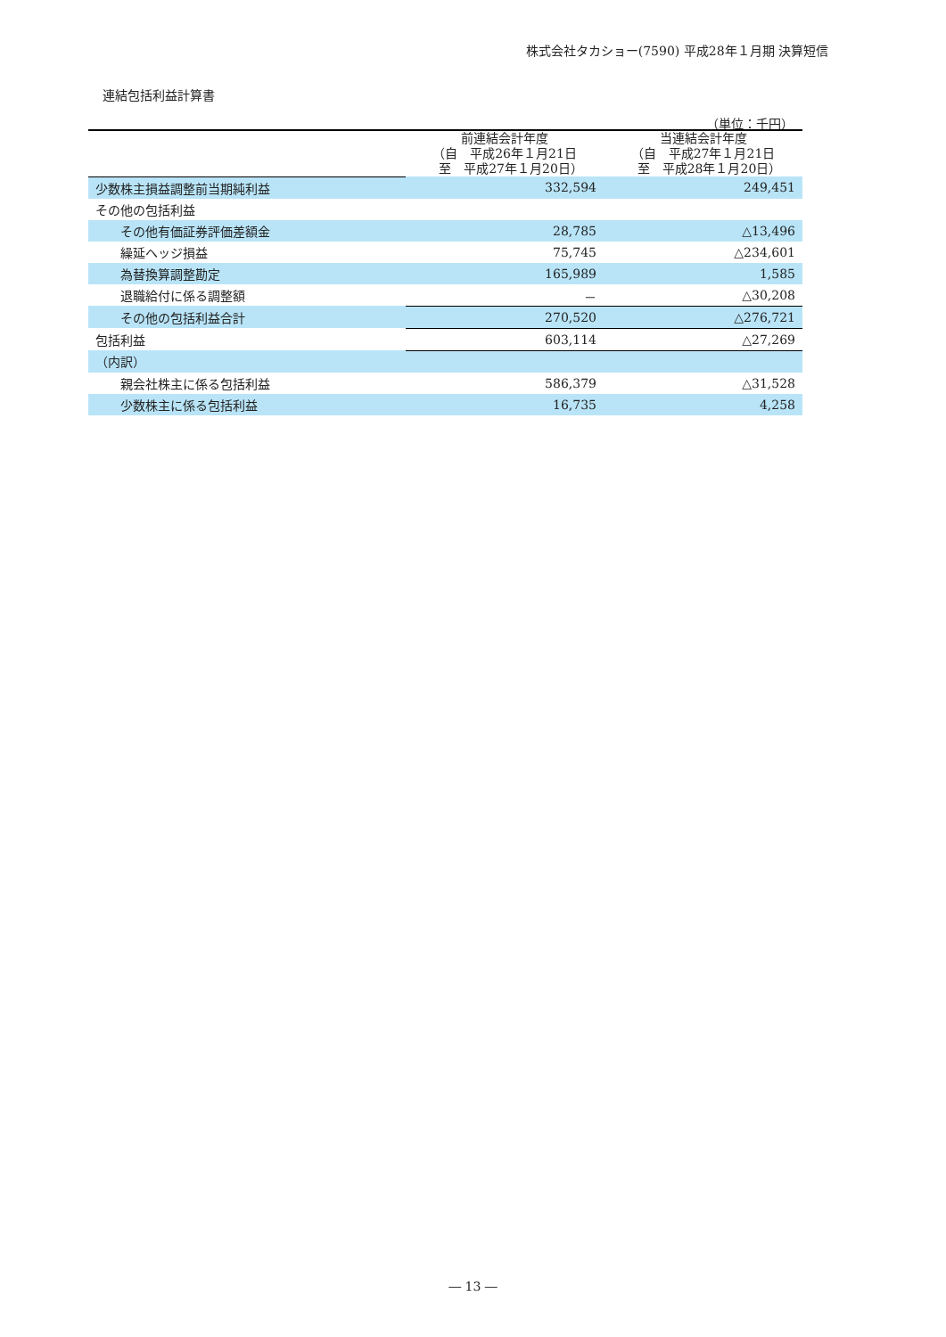株式会社タカショー(7590) 平成28年１月期 決算短信
連結包括利益計算書
（単位：千円）
| | 前連結会計年度 （自 平成26年１月21日 至 平成27年１月20日） | 当連結会計年度 （自 平成27年１月21日 至 平成28年１月20日） |
| --- | --- | --- |
| 少数株主損益調整前当期純利益 | 332,594 | 249,451 |
| その他の包括利益 | | |
| その他有価証券評価差額金 | 28,785 | △13,496 |
| 繰延ヘッジ損益 | 75,745 | △234,601 |
| 為替換算調整勘定 | 165,989 | 1,585 |
| 退職給付に係る調整額 | － | △30,208 |
| その他の包括利益合計 | 270,520 | △276,721 |
| 包括利益 | 603,114 | △27,269 |
| （内訳） | | |
| 親会社株主に係る包括利益 | 586,379 | △31,528 |
| 少数株主に係る包括利益 | 16,735 | 4,258 |
― 13 ―